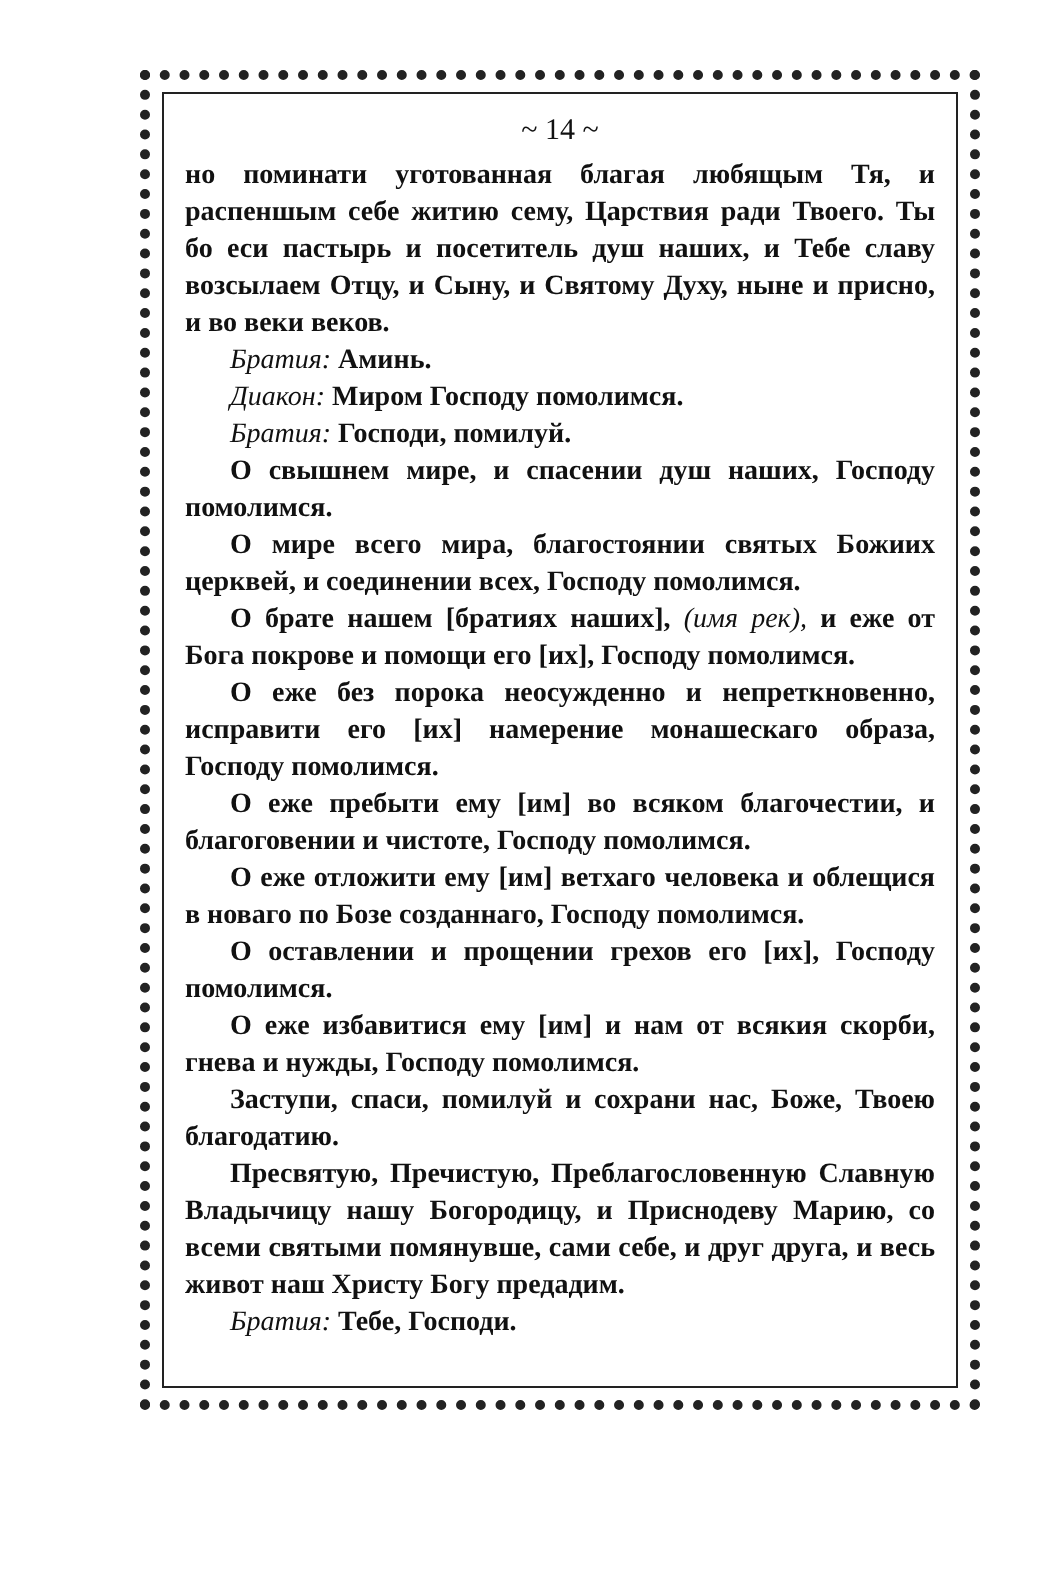~ 14 ~
но поминати уготованная благая любящым Тя, и распеншым себе житию сему, Царствия ради Твоего. Ты бо еси пастырь и посетитель душ наших, и Тебе славу возсылаем Отцу, и Сыну, и Святому Духу, ныне и присно, и во веки веков.
Братия: Аминь.
Диакон: Миром Господу помолимся.
Братия: Господи, помилуй.
О свышнем мире, и спасении душ наших, Господу помолимся.
О мире всего мира, благостоянии святых Божиих церквей, и соединении всех, Господу помолимся.
О брате нашем [братиях наших], (имя рек), и еже от Бога покрове и помощи его [их], Господу помолимся.
О еже без порока неосужденно и непреткновенно, исправити его [их] намерение монашескаго образа, Господу помолимся.
О еже пребыти ему [им] во всяком благочестии, и благоговении и чистоте, Господу помолимся.
О еже отложити ему [им] ветхаго человека и облещися в новаго по Бозе созданнаго, Господу помолимся.
О оставлении и прощении грехов его [их], Господу помолимся.
О еже избавитися ему [им] и нам от всякия скорби, гнева и нужды, Господу помолимся.
Заступи, спаси, помилуй и сохрани нас, Боже, Твоею благодатию.
Пресвятую, Пречистую, Преблагословенную Славную Владычицу нашу Богородицу, и Приснодеву Марию, со всеми святыми помянувше, сами себе, и друг друга, и весь живот наш Христу Богу предадим.
Братия: Тебе, Господи.